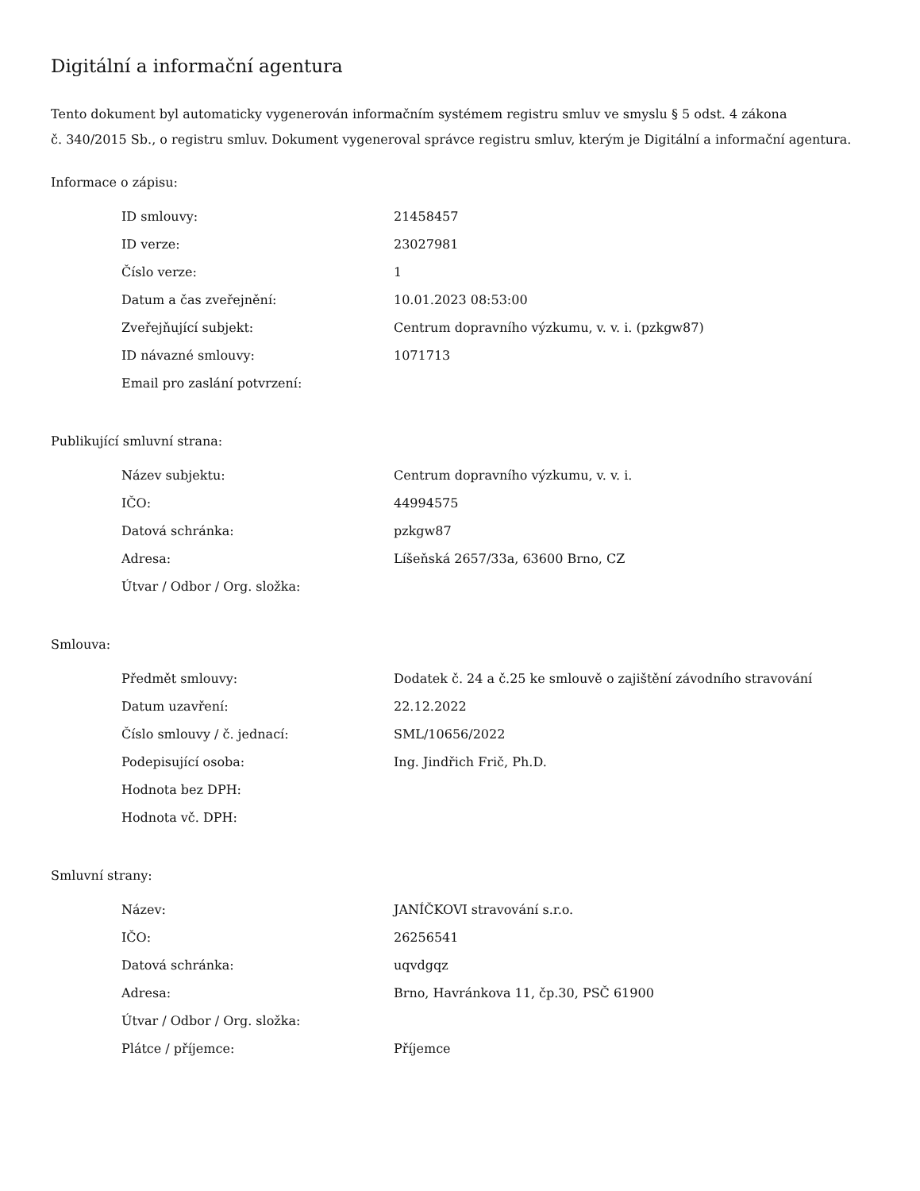Digitální a informační agentura
Tento dokument byl automaticky vygenerován informačním systémem registru smluv ve smyslu § 5 odst. 4 zákona
č. 340/2015 Sb., o registru smluv. Dokument vygeneroval správce registru smluv, kterým je Digitální a informační agentura.
Informace o zápisu:
| ID smlouvy: | 21458457 |
| ID verze: | 23027981 |
| Číslo verze: | 1 |
| Datum a čas zveřejnění: | 10.01.2023 08:53:00 |
| Zveřejňující subjekt: | Centrum dopravního výzkumu, v. v. i. (pzkgw87) |
| ID návazné smlouvy: | 1071713 |
| Email pro zaslání potvrzení: | |
Publikující smluvní strana:
| Název subjektu: | Centrum dopravního výzkumu, v. v. i. |
| IČO: | 44994575 |
| Datová schránka: | pzkgw87 |
| Adresa: | Líšeňská 2657/33a, 63600 Brno, CZ |
| Útvar / Odbor / Org. složka: | |
Smlouva:
| Předmět smlouvy: | Dodatek č. 24 a č.25 ke smlouvě o zajištění závodního stravování |
| Datum uzavření: | 22.12.2022 |
| Číslo smlouvy / č. jednací: | SML/10656/2022 |
| Podepisující osoba: | Ing. Jindřich Frič, Ph.D. |
| Hodnota bez DPH: | |
| Hodnota vč. DPH: | |
Smluvní strany:
| Název: | JANÍČKOVI stravování s.r.o. |
| IČO: | 26256541 |
| Datová schránka: | uqvdgqz |
| Adresa: | Brno, Havránkova 11, čp.30, PSČ 61900 |
| Útvar / Odbor / Org. složka: | |
| Plátce / příjemce: | Příjemce |